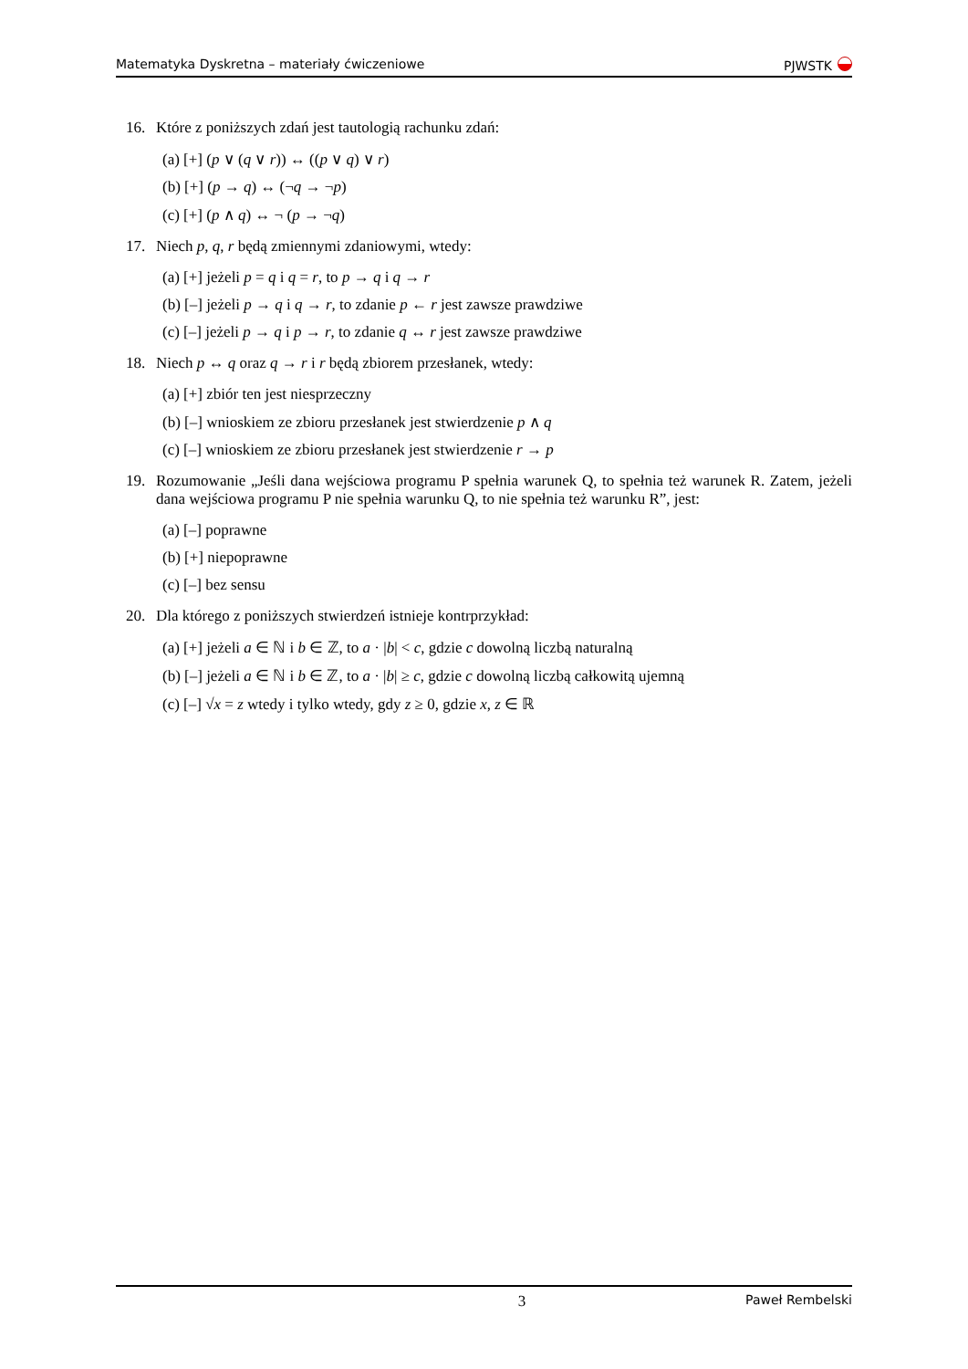Matematyka Dyskretna – materiały ćwiczeniowe PJWSTK
16. Które z poniższych zdań jest tautologią rachunku zdań:
(a) [+] (p ∨ (q ∨ r)) ↔ ((p ∨ q) ∨ r)
(b) [+] (p → q) ↔ (¬q → ¬p)
(c) [+] (p ∧ q) ↔ ¬ (p → ¬q)
17. Niech p, q, r będą zmiennymi zdaniowymi, wtedy:
(a) [+] jeżeli p = q i q = r, to p → q i q → r
(b) [–] jeżeli p → q i q → r, to zdanie p ← r jest zawsze prawdziwe
(c) [–] jeżeli p → q i p → r, to zdanie q ↔ r jest zawsze prawdziwe
18. Niech p ↔ q oraz q → r i r będą zbiorem przesłanek, wtedy:
(a) [+] zbiór ten jest niesprzeczny
(b) [–] wnioskiem ze zbioru przesłanek jest stwierdzenie p ∧ q
(c) [–] wnioskiem ze zbioru przesłanek jest stwierdzenie r → p
19. Rozumowanie „Jeśli dana wejściowa programu P spełnia warunek Q, to spełnia też warunek R. Zatem, jeżeli dana wejściowa programu P nie spełnia warunku Q, to nie spełnia też warunku R”, jest:
(a) [–] poprawne
(b) [+] niepoprawne
(c) [–] bez sensu
20. Dla którego z poniższych stwierdzeń istnieje kontrprzykład:
(a) [+] jeżeli a ∈ ℕ i b ∈ ℤ, to a · |b| < c, gdzie c dowolną liczbą naturalną
(b) [–] jeżeli a ∈ ℕ i b ∈ ℤ, to a · |b| ≥ c, gdzie c dowolną liczbą całkowitą ujemną
(c) [–] √x = z wtedy i tylko wtedy, gdy z ≥ 0, gdzie x, z ∈ ℝ
3 Paweł Rembelski